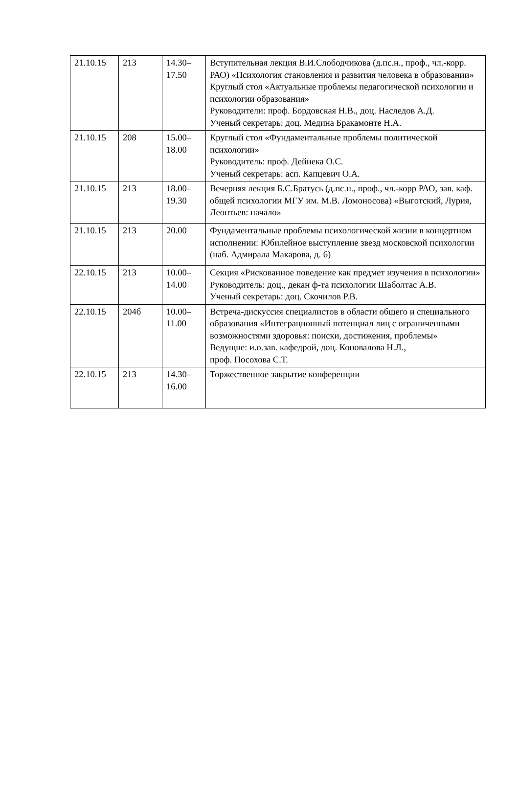| 21.10.15 | 213 | 14.30– 17.50 | Вступительная лекция В.И.Слободчикова (д.пс.н., проф., чл.-корр. РАО) «Психология становления и развития человека в образовании» Круглый стол «Актуальные проблемы педагогической психологии и психологии образования» Руководители: проф. Бордовская Н.В., доц. Наследов А.Д. Ученый секретарь: доц. Медина Бракамонте Н.А. |
| 21.10.15 | 208 | 15.00– 18.00 | Круглый стол «Фундаментальные проблемы политической психологии» Руководитель: проф. Дейнека О.С. Ученый секретарь: асп. Капцевич О.А. |
| 21.10.15 | 213 | 18.00– 19.30 | Вечерняя лекция Б.С.Братусь (д.пс.н., проф., чл.-корр РАО, зав. каф. общей психологии МГУ им. М.В. Ломоносова) «Выготский, Лурия, Леонтьев: начало» |
| 21.10.15 | 213 | 20.00 | Фундаментальные проблемы психологической жизни в концертном исполнении: Юбилейное выступление звезд московской психологии (наб. Адмирала Макарова, д. 6) |
| 22.10.15 | 213 | 10.00– 14.00 | Секция «Рискованное поведение как предмет изучения в психологии» Руководитель: доц., декан ф-та психологии Шаболтас А.В. Ученый секретарь: доц. Скочилов Р.В. |
| 22.10.15 | 204б | 10.00– 11.00 | Встреча-дискуссия специалистов в области общего и специального образования «Интеграционный потенциал лиц с ограниченными возможностями здоровья: поиски, достижения, проблемы» Ведущие: и.о.зав. кафедрой, доц. Коновалова Н.Л., проф. Посохова С.Т. |
| 22.10.15 | 213 | 14.30– 16.00 | Торжественное закрытие конференции |